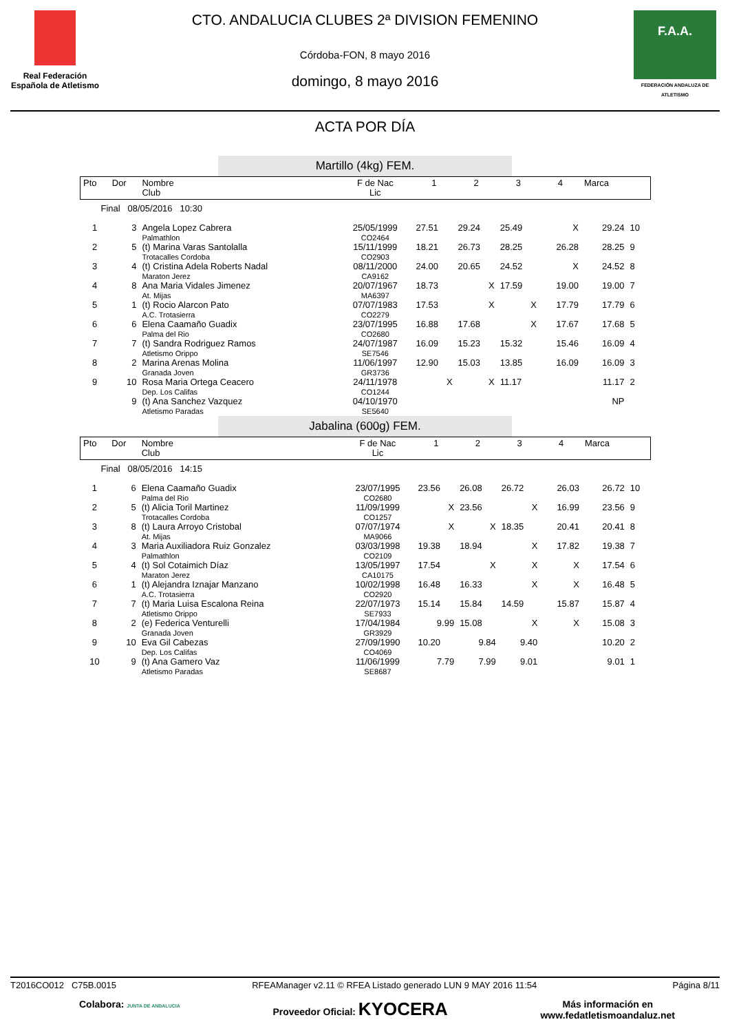Real Federación Española de Atletismo
CTO. ANDALUCIA CLUBES 2ª DIVISION FEMENINO
Córdoba-FON, 8 mayo 2016
domingo, 8 mayo 2016
F.A.A.
FEDERACIÓN ANDALUZA DE ATLETISMO
ACTA POR DÍA
Martillo (4kg) FEM.
| Pto | Dor | Nombre Club | F de Nac Lic | 1 | 2 | 3 | 4 | Marca | |
| Final 08/05/2016 10:30 | | | | | | | | | |
| 1 | 3 | Angela Lopez Cabrera Palmathlon | 25/05/1999 CO2464 | 27.51 | 29.24 | 25.49 | X | 29.24 | 10 |
| 2 | 5 | (t) Marina Varas Santolalla Trotacalles Cordoba | 15/11/1999 CO2903 | 18.21 | 26.73 | 28.25 | 26.28 | 28.25 | 9 |
| 3 | 4 | (t) Cristina Adela Roberts Nadal Maraton Jerez | 08/11/2000 CA9162 | 24.00 | 20.65 | 24.52 | X | 24.52 | 8 |
| 4 | 8 | Ana Maria Vidales Jimenez At. Mijas | 20/07/1967 MA6397 | 18.73 | X | 17.59 | 19.00 | 19.00 | 7 |
| 5 | 1 | (t) Rocio Alarcon Pato A.C. Trotasierra | 07/07/1983 CO2279 | 17.53 | X | X | 17.79 | 17.79 | 6 |
| 6 | 6 | Elena Caamaño Guadix Palma del Rio | 23/07/1995 CO2680 | 16.88 | 17.68 | X | 17.67 | 17.68 | 5 |
| 7 | 7 | (t) Sandra Rodriguez Ramos Atletismo Orippo | 24/07/1987 SE7546 | 16.09 | 15.23 | 15.32 | 15.46 | 16.09 | 4 |
| 8 | 2 | Marina Arenas Molina Granada Joven | 11/06/1997 GR3736 | 12.90 | 15.03 | 13.85 | 16.09 | 16.09 | 3 |
| 9 | 10 | Rosa Maria Ortega Ceacero Dep. Los Califas | 24/11/1978 CO1244 | X | X | 11.17 | | 11.17 | 2 |
| | 9 | (t) Ana Sanchez Vazquez Atletismo Paradas | 04/10/1970 SE5640 | | | | | NP | |
Jabalina (600g) FEM.
| Pto | Dor | Nombre Club | F de Nac Lic | 1 | 2 | 3 | 4 | Marca | |
| Final 08/05/2016 14:15 | | | | | | | | | |
| 1 | 6 | Elena Caamaño Guadix Palma del Rio | 23/07/1995 CO2680 | 23.56 | 26.08 | 26.72 | 26.03 | 26.72 | 10 |
| 2 | 5 | (t) Alicia Toril Martinez Trotacalles Cordoba | 11/09/1999 CO1257 | X | 23.56 | X | 16.99 | 23.56 | 9 |
| 3 | 8 | (t) Laura Arroyo Cristobal At. Mijas | 07/07/1974 MA9066 | X | X | 18.35 | 20.41 | 20.41 | 8 |
| 4 | 3 | Maria Auxiliadora Ruiz Gonzalez Palmathlon | 03/03/1998 CO2109 | 19.38 | 18.94 | X | 17.82 | 19.38 | 7 |
| 5 | 4 | (t) Sol Cotaimich Díaz Maraton Jerez | 13/05/1997 CA10175 | 17.54 | X | X | X | 17.54 | 6 |
| 6 | 1 | (t) Alejandra Iznajar Manzano A.C. Trotasierra | 10/02/1998 CO2920 | 16.48 | 16.33 | X | X | 16.48 | 5 |
| 7 | 7 | (t) Maria Luisa Escalona Reina Atletismo Orippo | 22/07/1973 SE7933 | 15.14 | 15.84 | 14.59 | 15.87 | 15.87 | 4 |
| 8 | 2 | (e) Federica Venturelli Granada Joven | 17/04/1984 GR3929 | 9.99 | 15.08 | X | X | 15.08 | 3 |
| 9 | 10 | Eva Gil Cabezas Dep. Los Califas | 27/09/1990 CO4069 | 10.20 | 9.84 | 9.40 | | 10.20 | 2 |
| 10 | 9 | (t) Ana Gamero Vaz Atletismo Paradas | 11/06/1999 SE8687 | 7.79 | 7.99 | 9.01 | | 9.01 | 1 |
T2016CO012 C75B.0015 RFEAManager v2.11 © RFEA Listado generado LUN 9 MAY 2016 11:54 Página 8/11
Colabora: JUNTA DE ANDALUCIA Proveedor Oficial: KYOCERA Más información en
www.fedatletismoandaluz.net